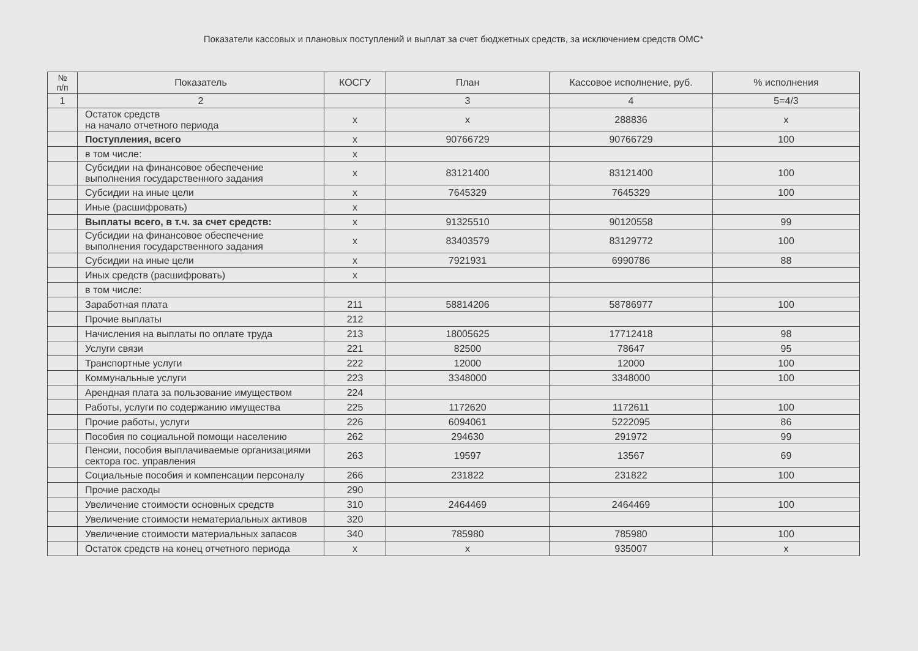Показатели кассовых и плановых поступлений и выплат за счет бюджетных средств, за исключением средств ОМС*
| № п/п | Показатель | КОСГУ | План | Кассовое исполнение, руб. | % исполнения |
| --- | --- | --- | --- | --- | --- |
| 1 | 2 | | 3 | 4 | 5=4/3 |
| | Остаток средств на начало отчетного периода | х | х | 288836 | х |
| | Поступления, всего | х | 90766729 | 90766729 | 100 |
| | в том числе: | х | | | |
| | Субсидии на финансовое обеспечение выполнения государственного задания | х | 83121400 | 83121400 | 100 |
| | Субсидии на иные цели | х | 7645329 | 7645329 | 100 |
| | Иные (расшифровать) | х | | | |
| | Выплаты всего, в т.ч. за счет средств: | х | 91325510 | 90120558 | 99 |
| | Субсидии на финансовое обеспечение выполнения государственного задания | х | 83403579 | 83129772 | 100 |
| | Субсидии на иные цели | х | 7921931 | 6990786 | 88 |
| | Иных средств (расшифровать) | х | | | |
| | в том числе: | | | | |
| | Заработная плата | 211 | 58814206 | 58786977 | 100 |
| | Прочие выплаты | 212 | | | |
| | Начисления на выплаты по оплате труда | 213 | 18005625 | 17712418 | 98 |
| | Услуги связи | 221 | 82500 | 78647 | 95 |
| | Транспортные услуги | 222 | 12000 | 12000 | 100 |
| | Коммунальные услуги | 223 | 3348000 | 3348000 | 100 |
| | Арендная плата за пользование имуществом | 224 | | | |
| | Работы, услуги по содержанию имущества | 225 | 1172620 | 1172611 | 100 |
| | Прочие работы, услуги | 226 | 6094061 | 5222095 | 86 |
| | Пособия по социальной помощи населению | 262 | 294630 | 291972 | 99 |
| | Пенсии, пособия выплачиваемые организациями сектора гос. управления | 263 | 19597 | 13567 | 69 |
| | Социальные пособия и компенсации персоналу | 266 | 231822 | 231822 | 100 |
| | Прочие расходы | 290 | | | |
| | Увеличение стоимости основных средств | 310 | 2464469 | 2464469 | 100 |
| | Увеличение стоимости нематериальных активов | 320 | | | |
| | Увеличение стоимости материальных запасов | 340 | 785980 | 785980 | 100 |
| | Остаток средств на конец отчетного периода | х | х | 935007 | х |